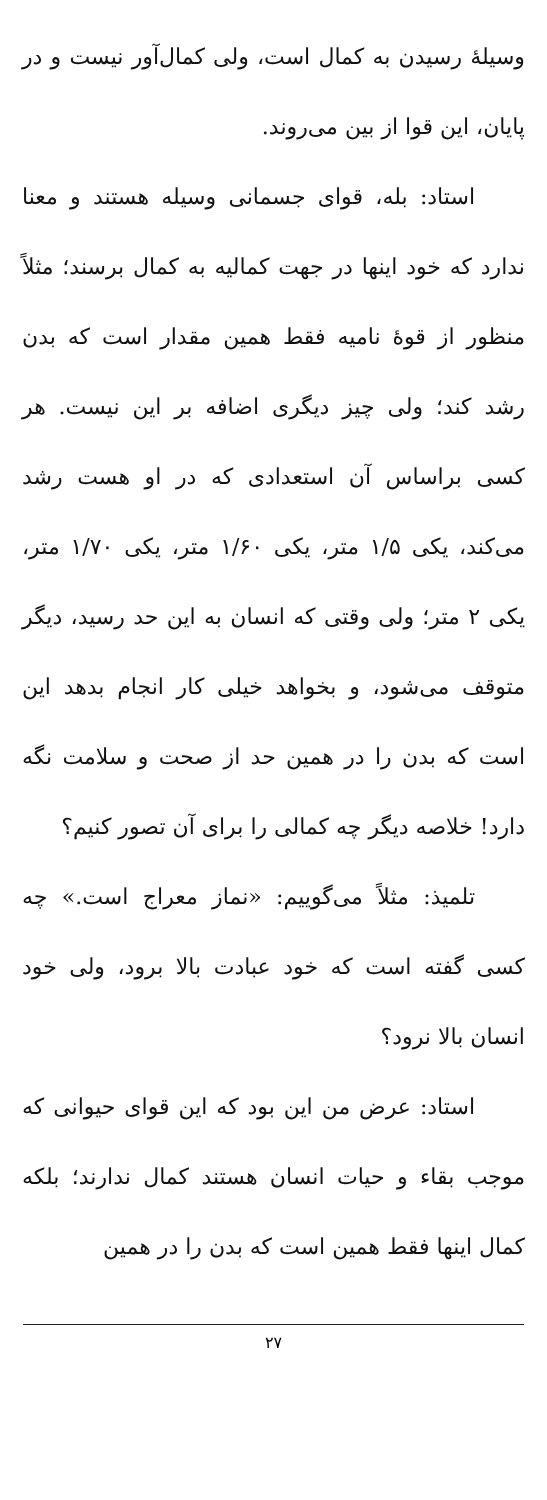وسیلهٔ رسیدن به کمال است، ولی کمال‌آور نیست و در پایان، این قوا از بین می‌روند.
استاد: بله، قوای جسمانی وسیله هستند و معنا ندارد که خود اینها در جهت کمالیه به کمال برسند؛ مثلاً منظور از قوهٔ نامیه فقط همین مقدار است که بدن رشد کند؛ ولی چیز دیگری اضافه بر این نیست. هر کسی براساس آن استعدادی که در او هست رشد می‌کند، یکی ۱/۵ متر، یکی ۱/۶۰ متر، یکی ۱/۷۰ متر، یکی ۲ متر؛ ولی وقتی که انسان به این حد رسید، دیگر متوقف می‌شود، و بخواهد خیلی کار انجام بدهد این است که بدن را در همین حد از صحت و سلامت نگه دارد! خلاصه دیگر چه کمالی را برای آن تصور کنیم؟
تلمیذ: مثلاً می‌گوییم: «نماز معراج است.» چه کسی گفته است که خود عبادت بالا برود، ولی خود انسان بالا نرود؟
استاد: عرض من این بود که این قوای حیوانی که موجب بقاء و حیات انسان هستند کمال ندارند؛ بلکه کمال اینها فقط همین است که بدن را در همین
۲۷